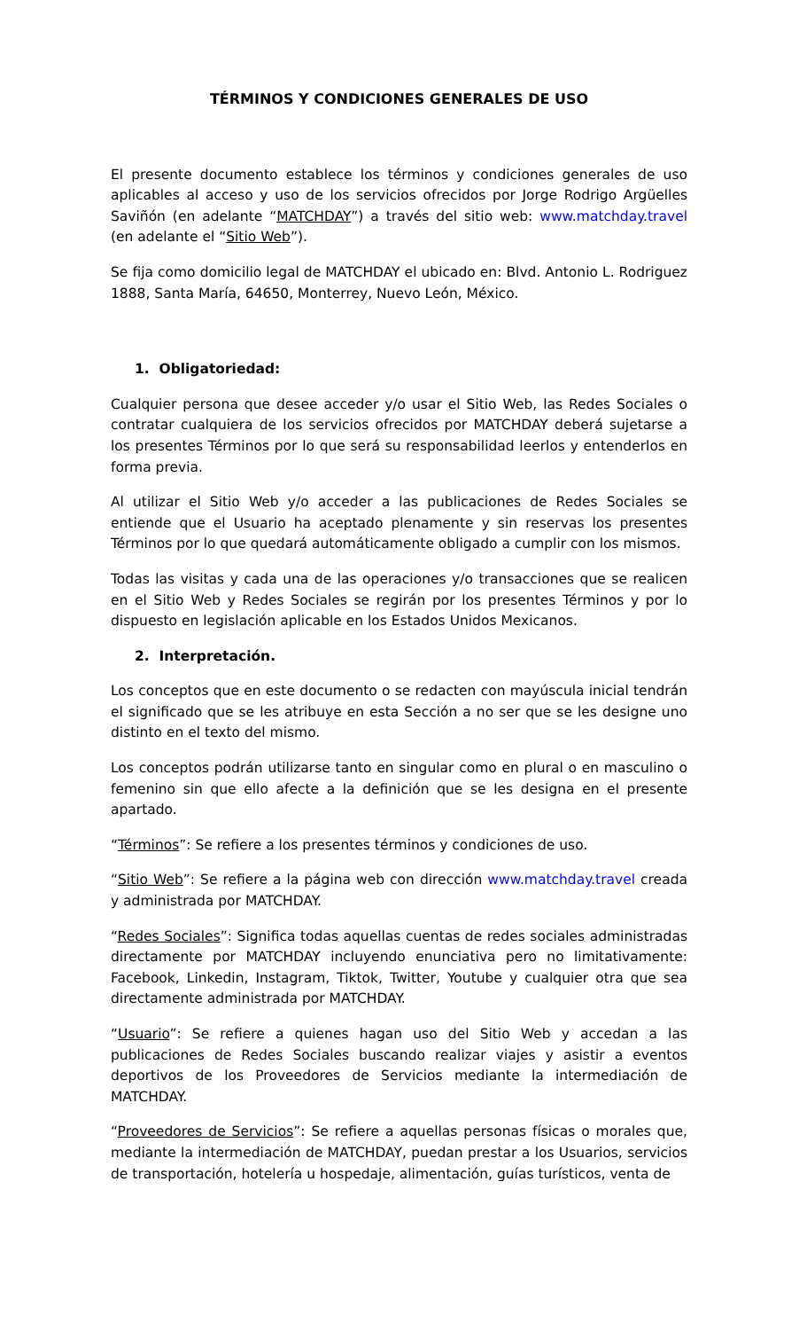TÉRMINOS Y CONDICIONES GENERALES DE USO
El presente documento establece los términos y condiciones generales de uso aplicables al acceso y uso de los servicios ofrecidos por Jorge Rodrigo Argüelles Saviñón (en adelante “MATCHDAY”) a través del sitio web: www.matchday.travel (en adelante el “Sitio Web”).
Se fija como domicilio legal de MATCHDAY el ubicado en: Blvd. Antonio L. Rodriguez 1888, Santa María, 64650, Monterrey, Nuevo León, México.
1. Obligatoriedad:
Cualquier persona que desee acceder y/o usar el Sitio Web, las Redes Sociales o contratar cualquiera de los servicios ofrecidos por MATCHDAY deberá sujetarse a los presentes Términos por lo que será su responsabilidad leerlos y entenderlos en forma previa.
Al utilizar el Sitio Web y/o acceder a las publicaciones de Redes Sociales se entiende que el Usuario ha aceptado plenamente y sin reservas los presentes Términos por lo que quedará automáticamente obligado a cumplir con los mismos.
Todas las visitas y cada una de las operaciones y/o transacciones que se realicen en el Sitio Web y Redes Sociales se regirán por los presentes Términos y por lo dispuesto en legislación aplicable en los Estados Unidos Mexicanos.
2. Interpretación.
Los conceptos que en este documento o se redacten con mayúscula inicial tendrán el significado que se les atribuye en esta Sección a no ser que se les designe uno distinto en el texto del mismo.
Los conceptos podrán utilizarse tanto en singular como en plural o en masculino o femenino sin que ello afecte a la definición que se les designa en el presente apartado.
“Términos”: Se refiere a los presentes términos y condiciones de uso.
“Sitio Web”: Se refiere a la página web con dirección www.matchday.travel creada y administrada por MATCHDAY.
“Redes Sociales”: Significa todas aquellas cuentas de redes sociales administradas directamente por MATCHDAY incluyendo enunciativa pero no limitativamente: Facebook, Linkedin, Instagram, Tiktok, Twitter, Youtube y cualquier otra que sea directamente administrada por MATCHDAY.
“Usuario”: Se refiere a quienes hagan uso del Sitio Web y accedan a las publicaciones de Redes Sociales buscando realizar viajes y asistir a eventos deportivos de los Proveedores de Servicios mediante la intermediación de MATCHDAY.
“Proveedores de Servicios”: Se refiere a aquellas personas físicas o morales que, mediante la intermediación de MATCHDAY, puedan prestar a los Usuarios, servicios de transportación, hotelería u hospedaje, alimentación, guías turísticos, venta de